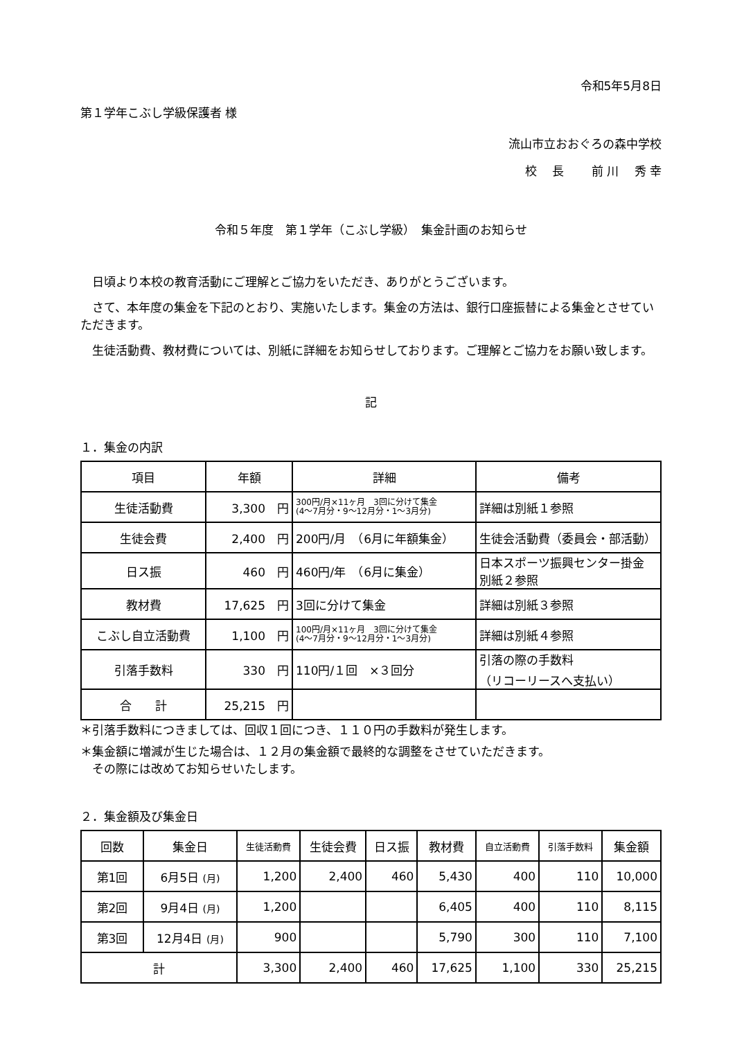令和5年5月8日
第１学年こぶし学級保護者 様
流山市立おおぐろの森中学校
校　 長　　 前 川　 秀 幸
令和５年度　第１学年（こぶし学級）　集金計画のお知らせ
日頃より本校の教育活動にご理解とご協力をいただき、ありがとうございます。
さて、本年度の集金を下記のとおり、実施いたします。集金の方法は、銀行口座振替による集金とさせていただきます。
生徒活動費、教材費については、別紙に詳細をお知らせしております。ご理解とご協力をお願い致します。
記
１．集金の内訳
| 項目 | 年額 | 詳細 | 備考 |
| --- | --- | --- | --- |
| 生徒活動費 | 3,300 円 | 300円/月×11ヶ月 3回に分けて集金 (4～7月分・9～12月分・1～3月分) | 詳細は別紙１参照 |
| 生徒会費 | 2,400 円 | 200円/月 （6月に年額集金） | 生徒会活動費（委員会・部活動） |
| 日ス振 | 460 円 | 460円/年 （6月に集金） | 日本スポーツ振興センター掛金 別紙２参照 |
| 教材費 | 17,625 円 | 3回に分けて集金 | 詳細は別紙３参照 |
| こぶし自立活動費 | 1,100 円 | 100円/月×11ヶ月 3回に分けて集金 (4～7月分・9～12月分・1～3月分) | 詳細は別紙４参照 |
| 引落手数料 | 330 円 | 110円/１回 ×３回分 | 引落の際の手数料 （リコーリースへ支払い） |
| 合 計 | 25,215 円 | | |
＊引落手数料につきましては、回収１回につき、１１０円の手数料が発生します。
＊集金額に増減が生じた場合は、１２月の集金額で最終的な調整をさせていただきます。
　その際には改めてお知らせいたします。
２．集金額及び集金日
| 回数 | 集金日 | 生徒活動費 | 生徒会費 | 日ス振 | 教材費 | 自立活動費 | 引落手数料 | 集金額 |
| --- | --- | --- | --- | --- | --- | --- | --- | --- |
| 第1回 | 6月5日 (月) | 1,200 | 2,400 | 460 | 5,430 | 400 | 110 | 10,000 |
| 第2回 | 9月4日 (月) | 1,200 | | | 6,405 | 400 | 110 | 8,115 |
| 第3回 | 12月4日 (月) | 900 | | | 5,790 | 300 | 110 | 7,100 |
| 計 | | 3,300 | 2,400 | 460 | 17,625 | 1,100 | 330 | 25,215 |